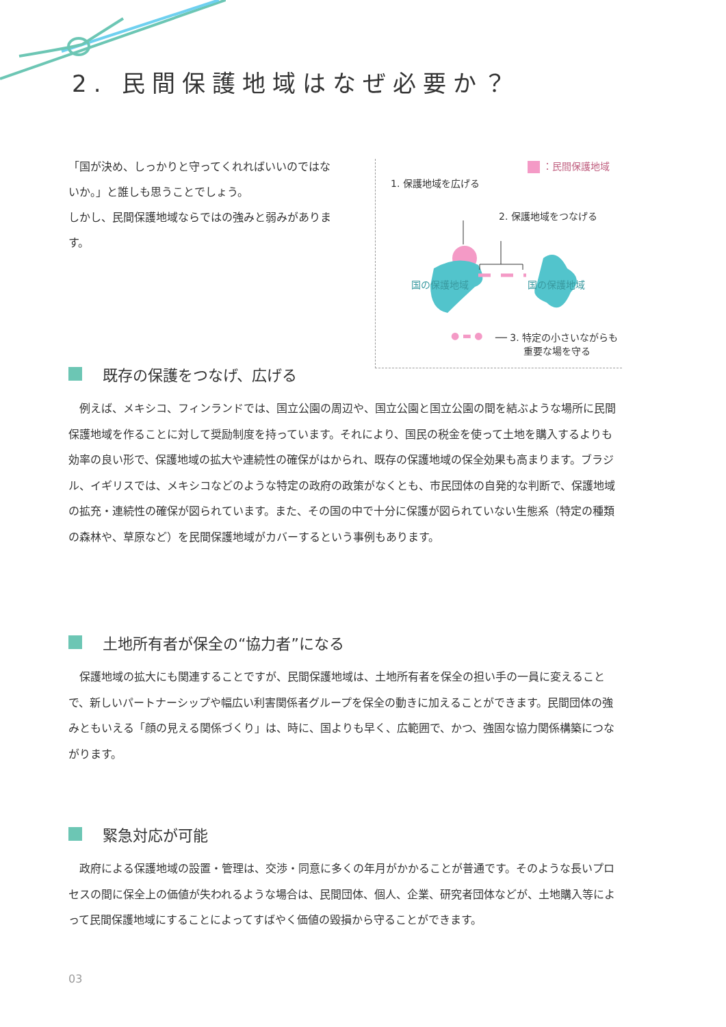2. 民間保護地域はなぜ必要か？
「国が決め、しっかりと守ってくれればいいのではないか。」と誰しも思うことでしょう。
しかし、民間保護地域ならではの強みと弱みがあります。
：民間保護地域
1. 保護地域を広げる
2. 保護地域をつなげる
国の保護地域 国の保護地域
● ▬ ●
── 3. 特定の小さいながらも
重要な場を守る
既存の保護をつなげ、広げる
例えば、メキシコ、フィンランドでは、国立公園の周辺や、国立公園と国立公園の間を結ぶような場所に民間保護地域を作ることに対して奨励制度を持っています。それにより、国民の税金を使って土地を購入するよりも効率の良い形で、保護地域の拡大や連続性の確保がはかられ、既存の保護地域の保全効果も高まります。ブラジル、イギリスでは、メキシコなどのような特定の政府の政策がなくとも、市民団体の自発的な判断で、保護地域の拡充・連続性の確保が図られています。また、その国の中で十分に保護が図られていない生態系（特定の種類の森林や、草原など）を民間保護地域がカバーするという事例もあります。
土地所有者が保全の“協力者”になる
保護地域の拡大にも関連することですが、民間保護地域は、土地所有者を保全の担い手の一員に変えることで、新しいパートナーシップや幅広い利害関係者グループを保全の動きに加えることができます。民間団体の強みともいえる「顔の見える関係づくり」は、時に、国よりも早く、広範囲で、かつ、強固な協力関係構築につながります。
緊急対応が可能
政府による保護地域の設置・管理は、交渉・同意に多くの年月がかかることが普通です。そのような長いプロセスの間に保全上の価値が失われるような場合は、民間団体、個人、企業、研究者団体などが、土地購入等によって民間保護地域にすることによってすばやく価値の毀損から守ることができます。
03